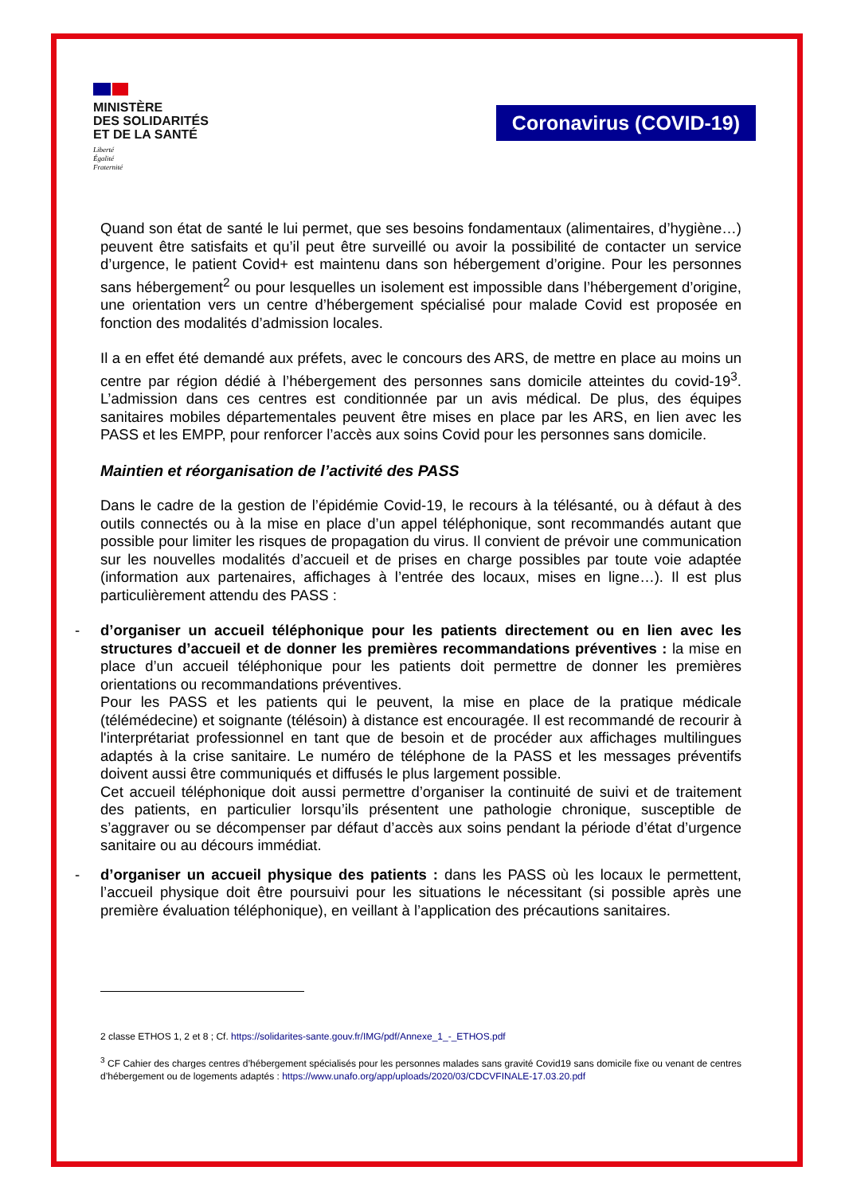MINISTÈRE
DES SOLIDARITÉS
ET DE LA SANTÉ
Liberté
Égalité
Fraternité
Coronavirus (COVID-19)
Quand son état de santé le lui permet, que ses besoins fondamentaux (alimentaires, d’hygiène…) peuvent être satisfaits et qu’il peut être surveillé ou avoir la possibilité de contacter un service d’urgence, le patient Covid+ est maintenu dans son hébergement d’origine. Pour les personnes sans hébergement<sup>2</sup> ou pour lesquelles un isolement est impossible dans l’hébergement d’origine, une orientation vers un centre d’hébergement spécialisé pour malade Covid est proposée en fonction des modalités d’admission locales.
Il a en effet été demandé aux préfets, avec le concours des ARS, de mettre en place au moins un centre par région dédié à l’hébergement des personnes sans domicile atteintes du covid-19<sup>3</sup>. L’admission dans ces centres est conditionnée par un avis médical. De plus, des équipes sanitaires mobiles départementales peuvent être mises en place par les ARS, en lien avec les PASS et les EMPP, pour renforcer l’accès aux soins Covid pour les personnes sans domicile.
Maintien et réorganisation de l’activité des PASS
Dans le cadre de la gestion de l’épidémie Covid-19, le recours à la télésanté, ou à défaut à des outils connectés ou à la mise en place d’un appel téléphonique, sont recommandés autant que possible pour limiter les risques de propagation du virus. Il convient de prévoir une communication sur les nouvelles modalités d’accueil et de prises en charge possibles par toute voie adaptée (information aux partenaires, affichages à l’entrée des locaux, mises en ligne…). Il est plus particulièrement attendu des PASS :
- d’organiser un accueil téléphonique pour les patients directement ou en lien avec les structures d’accueil et de donner les premières recommandations préventives : la mise en place d’un accueil téléphonique pour les patients doit permettre de donner les premières orientations ou recommandations préventives.
Pour les PASS et les patients qui le peuvent, la mise en place de la pratique médicale (télémédecine) et soignante (télésoin) à distance est encouragée. Il est recommandé de recourir à l'interprétariat professionnel en tant que de besoin et de procéder aux affichages multilingues adaptés à la crise sanitaire. Le numéro de téléphone de la PASS et les messages préventifs doivent aussi être communiqués et diffusés le plus largement possible.
Cet accueil téléphonique doit aussi permettre d’organiser la continuité de suivi et de traitement des patients, en particulier lorsqu’ils présentent une pathologie chronique, susceptible de s’aggraver ou se décompenser par défaut d’accès aux soins pendant la période d’état d’urgence sanitaire ou au décours immédiat.
- d’organiser un accueil physique des patients : dans les PASS où les locaux le permettent, l’accueil physique doit être poursuivi pour les situations le nécessitant (si possible après une première évaluation téléphonique), en veillant à l’application des précautions sanitaires.
2 classe ETHOS 1, 2 et 8 ; Cf. https://solidarites-sante.gouv.fr/IMG/pdf/Annexe_1_-_ETHOS.pdf
<sup>3</sup> CF Cahier des charges centres d’hébergement spécialisés pour les personnes malades sans gravité Covid19 sans domicile fixe ou venant de centres d’hébergement ou de logements adaptés : https://www.unafo.org/app/uploads/2020/03/CDCVFINALE-17.03.20.pdf